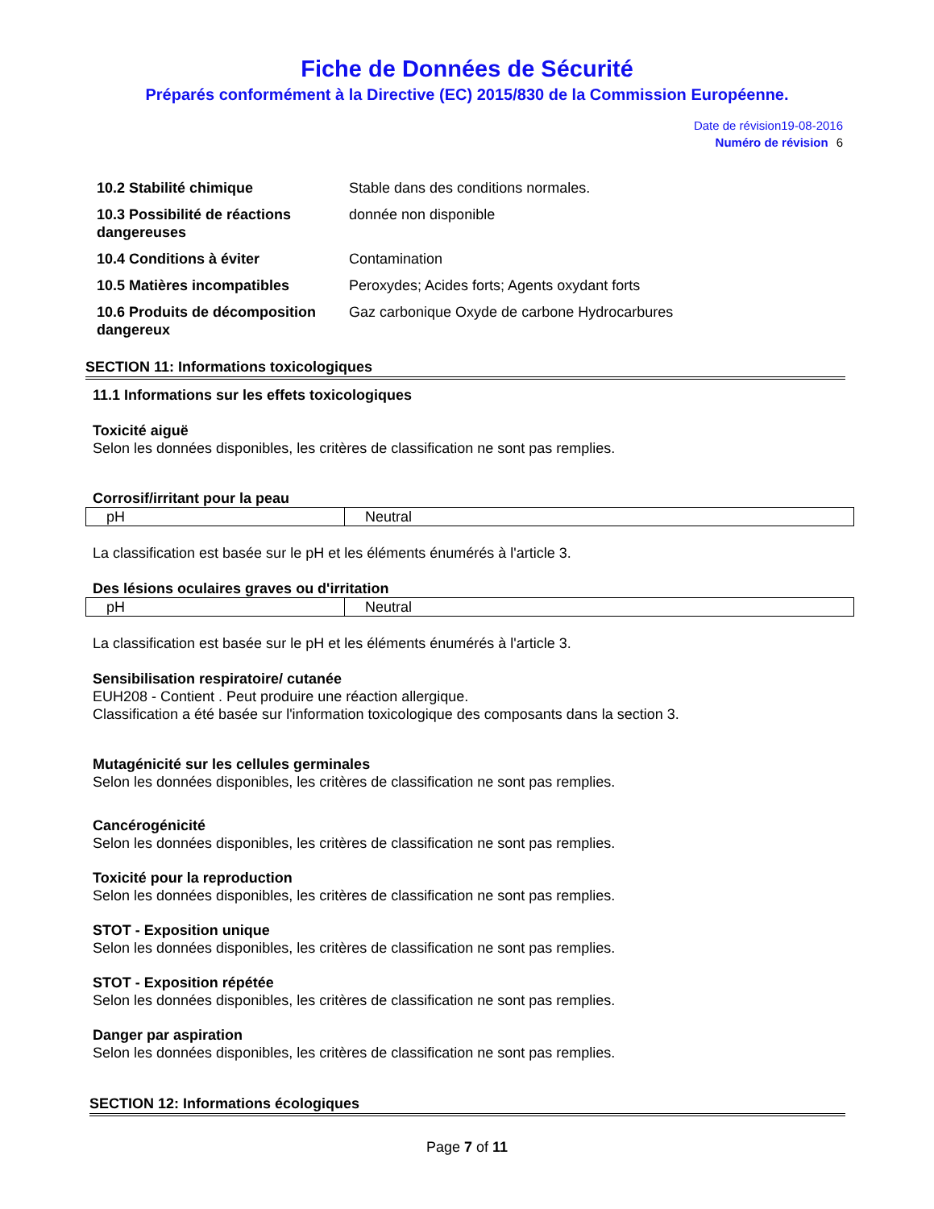Fiche de Données de Sécurité
Préparés conformément à la Directive (EC) 2015/830 de la Commission Européenne.
Date de révision19-08-2016
Numéro de révision 6
| 10.2 Stabilité chimique | Stable dans des conditions normales. |
| 10.3 Possibilité de réactions dangereuses | donnée non disponible |
| 10.4 Conditions à éviter | Contamination |
| 10.5 Matières incompatibles | Peroxydes; Acides forts; Agents oxydant forts |
| 10.6 Produits de décomposition dangereux | Gaz carbonique Oxyde de carbone Hydrocarbures |
SECTION 11: Informations toxicologiques
11.1 Informations sur les effets toxicologiques
Toxicité aiguë
Selon les données disponibles, les critères de classification ne sont pas remplies.
Corrosif/irritant pour la peau
| pH | Neutral |
La classification est basée sur le pH et les éléments énumérés à l'article 3.
Des lésions oculaires graves ou d'irritation
| pH | Neutral |
La classification est basée sur le pH et les éléments énumérés à l'article 3.
Sensibilisation respiratoire/ cutanée
EUH208 - Contient . Peut produire une réaction allergique.
Classification a été basée sur l'information toxicologique des composants dans la section 3.
Mutagénicité sur les cellules germinales
Selon les données disponibles, les critères de classification ne sont pas remplies.
Cancérogénicité
Selon les données disponibles, les critères de classification ne sont pas remplies.
Toxicité pour la reproduction
Selon les données disponibles, les critères de classification ne sont pas remplies.
STOT - Exposition unique
Selon les données disponibles, les critères de classification ne sont pas remplies.
STOT - Exposition répétée
Selon les données disponibles, les critères de classification ne sont pas remplies.
Danger par aspiration
Selon les données disponibles, les critères de classification ne sont pas remplies.
SECTION 12: Informations écologiques
Page 7 of 11